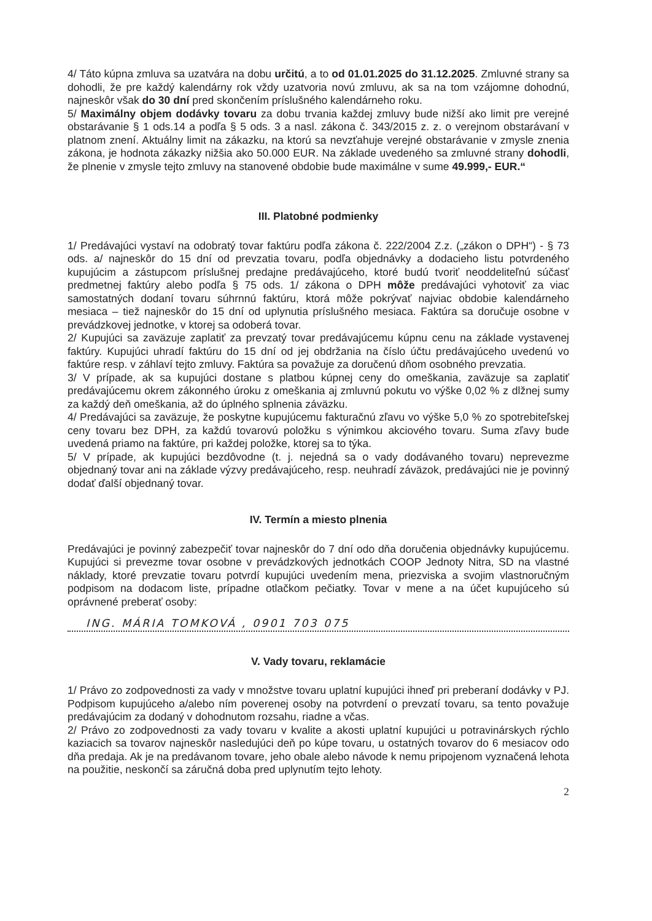4/ Táto kúpna zmluva sa uzatvára na dobu určitú, a to od 01.01.2025 do 31.12.2025. Zmluvné strany sa dohodli, že pre každý kalendárny rok vždy uzatvoria novú zmluvu, ak sa na tom vzájomne dohodnú, najneskôr však do 30 dní pred skončením príslušného kalendárneho roku.
5/ Maximálny objem dodávky tovaru za dobu trvania každej zmluvy bude nižší ako limit pre verejné obstarávanie § 1 ods.14 a podľa § 5 ods. 3 a nasl. zákona č. 343/2015 z. z. o verejnom obstarávaní v platnom znení. Aktuálny limit na zákazku, na ktorú sa nevzťahuje verejné obstarávanie v zmysle znenia zákona, je hodnota zákazky nižšia ako 50.000 EUR. Na základe uvedeného sa zmluvné strany dohodli, že plnenie v zmysle tejto zmluvy na stanovené obdobie bude maximálne v sume 49.999,- EUR.“
III. Platobné podmienky
1/ Predávajúci vystaví na odobratý tovar faktúru podľa zákona č. 222/2004 Z.z. („zákon o DPH“) - § 73 ods. a/ najneskôr do 15 dní od prevzatia tovaru, podľa objednávky a dodacieho listu potvrdeného kupujúcim a zástupcom príslušnej predajne predávajúceho, ktoré budú tvoriť neoddeliteľnú súčasť predmetnej faktúry alebo podľa § 75 ods. 1/ zákona o DPH môže predávajúci vyhotoviť za viac samostatných dodaní tovaru súhrnnú faktúru, ktorá môže pokrývať najviac obdobie kalendárneho mesiaca – tiež najneskôr do 15 dní od uplynutia príslušného mesiaca. Faktúra sa doručuje osobne v prevádzkovej jednotke, v ktorej sa odoberá tovar.
2/ Kupujúci sa zaväzuje zaplatiť za prevzatý tovar predávajúcemu kúpnu cenu na základe vystavenej faktúry. Kupujúci uhradí faktúru do 15 dní od jej obdržania na číslo účtu predávajúceho uvedenú vo faktúre resp. v záhlaví tejto zmluvy. Faktúra sa považuje za doručenú dňom osobného prevzatia.
3/ V prípade, ak sa kupujúci dostane s platbou kúpnej ceny do omeškania, zaväzuje sa zaplatiť predávajúcemu okrem zákonného úroku z omeškania aj zmluvnú pokutu vo výške 0,02 % z dlžnej sumy za každý deň omeškania, až do úplného splnenia záväzku.
4/ Predávajúci sa zaväzuje, že poskytne kupujúcemu fakturačnú zľavu vo výške 5,0 % zo spotrebiteľskej ceny tovaru bez DPH, za každú tovarovú položku s výnimkou akciového tovaru. Suma zľavy bude uvedená priamo na faktúre, pri každej položke, ktorej sa to týka.
5/ V prípade, ak kupujúci bezdôvodne (t. j. nejedná sa o vady dodávaného tovaru) neprevezme objednaný tovar ani na základe výzvy predávajúceho, resp. neuhradí záväzok, predávajúci nie je povinný dodať ďalší objednaný tovar.
IV. Termín a miesto plnenia
Predávajúci je povinný zabezpečiť tovar najneskôr do 7 dní odo dňa doručenia objednávky kupujúcemu. Kupujúci si prevezme tovar osobne v prevádzkových jednotkách COOP Jednoty Nitra, SD na vlastné náklady, ktoré prevzatie tovaru potvrdí kupujúci uvedením mena, priezviska a svojim vlastnoručným podpisom na dodacom liste, prípadne otlačkom pečiatky. Tovar v mene a na účet kupujúceho sú oprávnené preberať osoby:
ING. MÁRIA TOMKOVÁ , 0901 703 075
V. Vady tovaru, reklamácie
1/ Právo zo zodpovednosti za vady v množstve tovaru uplatní kupujúci ihneď pri preberaní dodávky v PJ. Podpisom kupujúceho a/alebo ním poverenej osoby na potvrdení o prevzatí tovaru, sa tento považuje predávajúcim za dodaný v dohodnutom rozsahu, riadne a včas.
2/ Právo zo zodpovednosti za vady tovaru v kvalite a akosti uplatní kupujúci u potravinárskych rýchlo kaziacich sa tovarov najneskôr nasledujúci deň po kúpe tovaru, u ostatných tovarov do 6 mesiacov odo dňa predaja. Ak je na predávanom tovare, jeho obale alebo návode k nemu pripojenom vyznačená lehota na použitie, neskončí sa záručná doba pred uplynutím tejto lehoty.
2